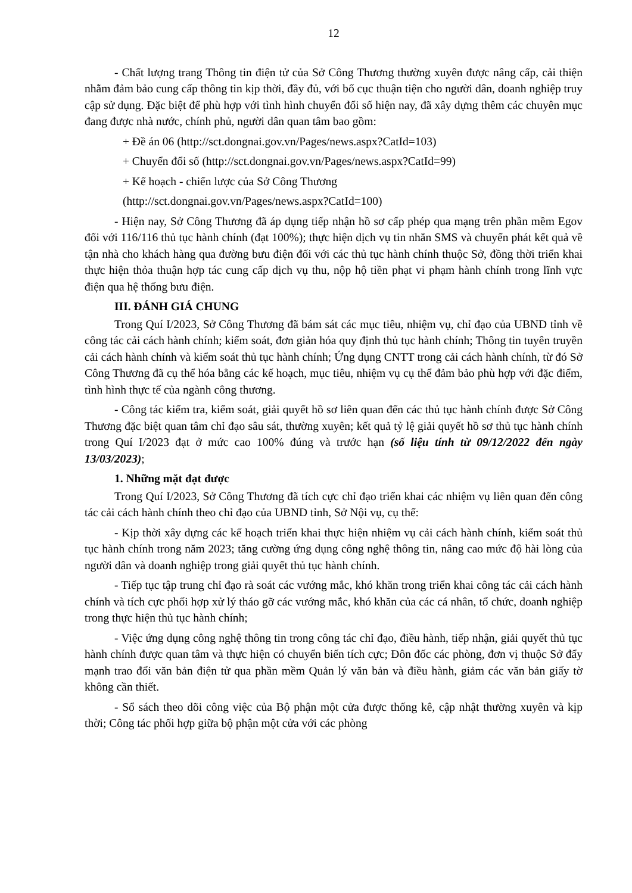12
- Chất lượng trang Thông tin điện tử của Sở Công Thương thường xuyên được nâng cấp, cải thiện nhằm đảm bảo cung cấp thông tin kịp thời, đầy đủ, với bố cục thuận tiện cho người dân, doanh nghiệp truy cập sử dụng. Đặc biệt để phù hợp với tình hình chuyển đổi số hiện nay, đã xây dựng thêm các chuyên mục đang được nhà nước, chính phủ, người dân quan tâm bao gồm:
+ Đề án 06 (http://sct.dongnai.gov.vn/Pages/news.aspx?CatId=103)
+ Chuyển đổi số (http://sct.dongnai.gov.vn/Pages/news.aspx?CatId=99)
+ Kế hoạch - chiến lược của Sở Công Thương
(http://sct.dongnai.gov.vn/Pages/news.aspx?CatId=100)
- Hiện nay, Sở Công Thương đã áp dụng tiếp nhận hồ sơ cấp phép qua mạng trên phần mềm Egov đối với 116/116 thủ tục hành chính (đạt 100%); thực hiện dịch vụ tin nhắn SMS và chuyển phát kết quả về tận nhà cho khách hàng qua đường bưu điện đối với các thủ tục hành chính thuộc Sở, đồng thời triển khai thực hiện thỏa thuận hợp tác cung cấp dịch vụ thu, nộp hộ tiền phạt vi phạm hành chính trong lĩnh vực điện qua hệ thống bưu điện.
III. ĐÁNH GIÁ CHUNG
Trong Quí I/2023, Sở Công Thương đã bám sát các mục tiêu, nhiệm vụ, chỉ đạo của UBND tỉnh về công tác cải cách hành chính; kiểm soát, đơn giản hóa quy định thủ tục hành chính; Thông tin tuyên truyền cải cách hành chính và kiểm soát thủ tục hành chính; Ứng dụng CNTT trong cải cách hành chính, từ đó Sở Công Thương đã cụ thể hóa bằng các kế hoạch, mục tiêu, nhiệm vụ cụ thể đảm bảo phù hợp với đặc điểm, tình hình thực tế của ngành công thương.
- Công tác kiểm tra, kiểm soát, giải quyết hồ sơ liên quan đến các thủ tục hành chính được Sở Công Thương đặc biệt quan tâm chỉ đạo sâu sát, thường xuyên; kết quả tỷ lệ giải quyết hồ sơ thủ tục hành chính trong Quí I/2023 đạt ở mức cao 100% đúng và trước hạn (số liệu tính từ 09/12/2022 đến ngày 13/03/2023);
1. Những mặt đạt được
Trong Quí I/2023, Sở Công Thương đã tích cực chỉ đạo triển khai các nhiệm vụ liên quan đến công tác cải cách hành chính theo chỉ đạo của UBND tỉnh, Sở Nội vụ, cụ thể:
- Kịp thời xây dựng các kế hoạch triển khai thực hiện nhiệm vụ cải cách hành chính, kiểm soát thủ tục hành chính trong năm 2023; tăng cường ứng dụng công nghệ thông tin, nâng cao mức độ hài lòng của người dân và doanh nghiệp trong giải quyết thủ tục hành chính.
- Tiếp tục tập trung chỉ đạo rà soát các vướng mắc, khó khăn trong triển khai công tác cải cách hành chính và tích cực phối hợp xử lý tháo gỡ các vướng mắc, khó khăn của các cá nhân, tổ chức, doanh nghiệp trong thực hiện thủ tục hành chính;
- Việc ứng dụng công nghệ thông tin trong công tác chỉ đạo, điều hành, tiếp nhận, giải quyết thủ tục hành chính được quan tâm và thực hiện có chuyển biến tích cực; Đôn đốc các phòng, đơn vị thuộc Sở đẩy mạnh trao đổi văn bản điện tử qua phần mềm Quản lý văn bản và điều hành, giảm các văn bản giấy tờ không cần thiết.
- Sổ sách theo dõi công việc của Bộ phận một cửa được thống kê, cập nhật thường xuyên và kịp thời; Công tác phối hợp giữa bộ phận một cửa với các phòng